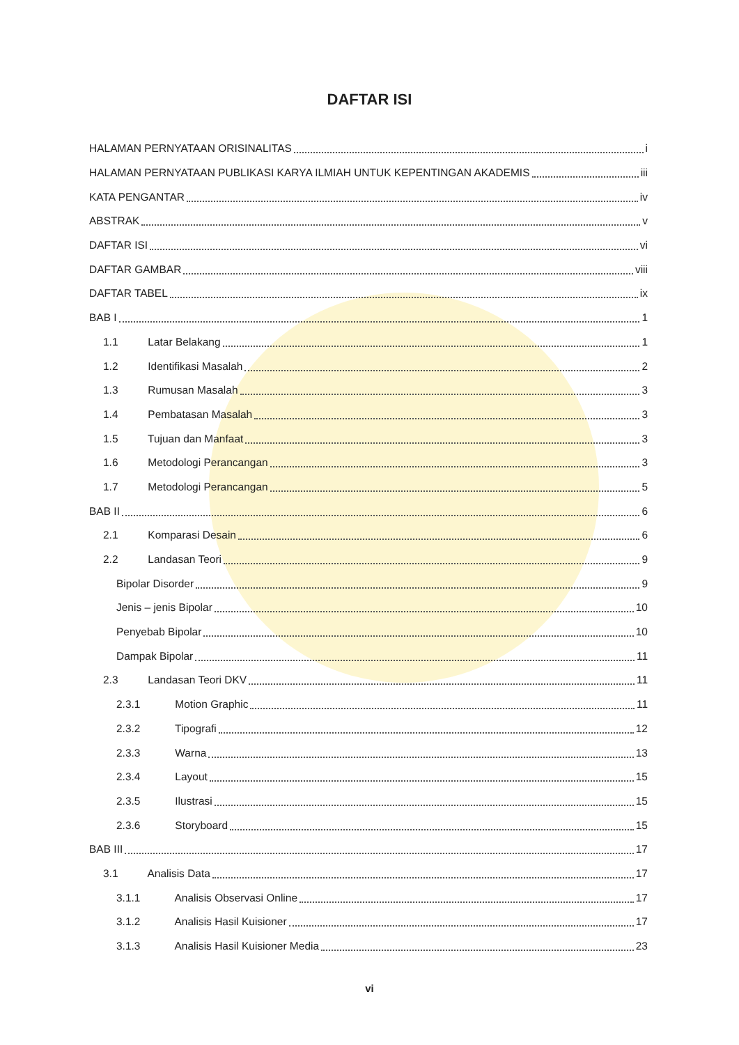DAFTAR ISI
HALAMAN PERNYATAAN ORISINALITAS i
HALAMAN PERNYATAAN PUBLIKASI KARYA ILMIAH UNTUK KEPENTINGAN AKADEMIS iii
KATA PENGANTAR iv
ABSTRAK v
DAFTAR ISI vi
DAFTAR GAMBAR viii
DAFTAR TABEL ix
BAB I 1
1.1 Latar Belakang 1
1.2 Identifikasi Masalah 2
1.3 Rumusan Masalah 3
1.4 Pembatasan Masalah 3
1.5 Tujuan dan Manfaat 3
1.6 Metodologi Perancangan 3
1.7 Metodologi Perancangan 5
BAB II 6
2.1 Komparasi Desain 6
2.2 Landasan Teori 9
Bipolar Disorder 9
Jenis – jenis Bipolar 10
Penyebab Bipolar 10
Dampak Bipolar 11
2.3 Landasan Teori DKV 11
2.3.1 Motion Graphic 11
2.3.2 Tipografi 12
2.3.3 Warna 13
2.3.4 Layout 15
2.3.5 Ilustrasi 15
2.3.6 Storyboard 15
BAB III 17
3.1 Analisis Data 17
3.1.1 Analisis Observasi Online 17
3.1.2 Analisis Hasil Kuisioner 17
3.1.3 Analisis Hasil Kuisioner Media 23
vi